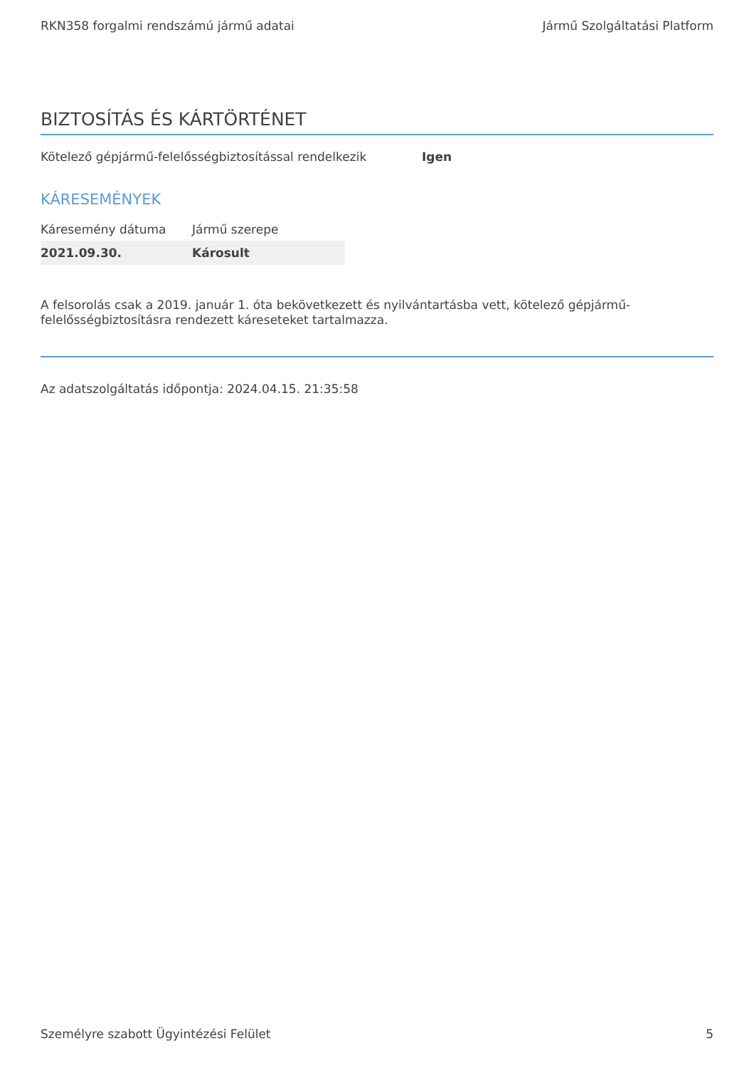RKN358 forgalmi rendszámú jármű adatai Jármű Szolgáltatási Platform
BIZTOSÍTÁS ÉS KÁRTÖRTÉNET
Kötelező gépjármű-felelősségbiztosítással rendelkezik Igen
KÁRESEMÉNYEK
| Káresemény dátuma | Jármű szerepe |
| --- | --- |
| 2021.09.30. | Károsult |
A felsorolás csak a 2019. január 1. óta bekövetkezett és nyilvántartásba vett, kötelező gépjármű-felelősségbiztosításra rendezett káreseteket tartalmazza.
Az adatszolgáltatás időpontja: 2024.04.15. 21:35:58
Személyre szabott Ügyintézési Felület 5